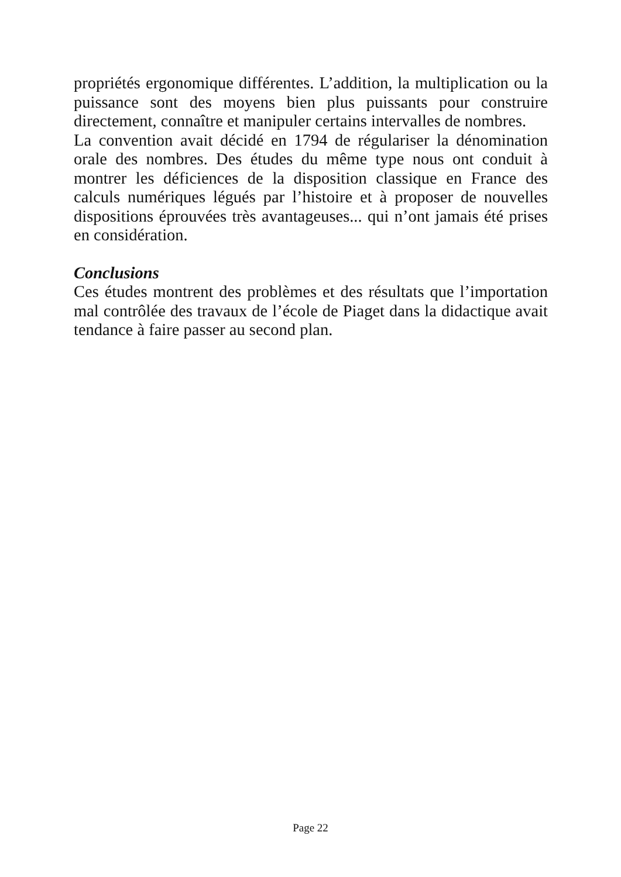propriétés ergonomique différentes. L’addition, la multiplication ou la puissance sont des moyens bien plus puissants pour construire directement, connaître et manipuler certains intervalles de nombres.
La convention avait décidé en 1794 de régulariser la dénomination orale des nombres. Des études du même type nous ont conduit à montrer les déficiences de la disposition classique en France des calculs numériques légués par l’histoire et à proposer de nouvelles dispositions éprouvées très avantageuses... qui n’ont jamais été prises en considération.
Conclusions
Ces études montrent des problèmes et des résultats que l’importation mal contrôlée des travaux de l’école de Piaget dans la didactique avait tendance à faire passer au second plan.
Page 22